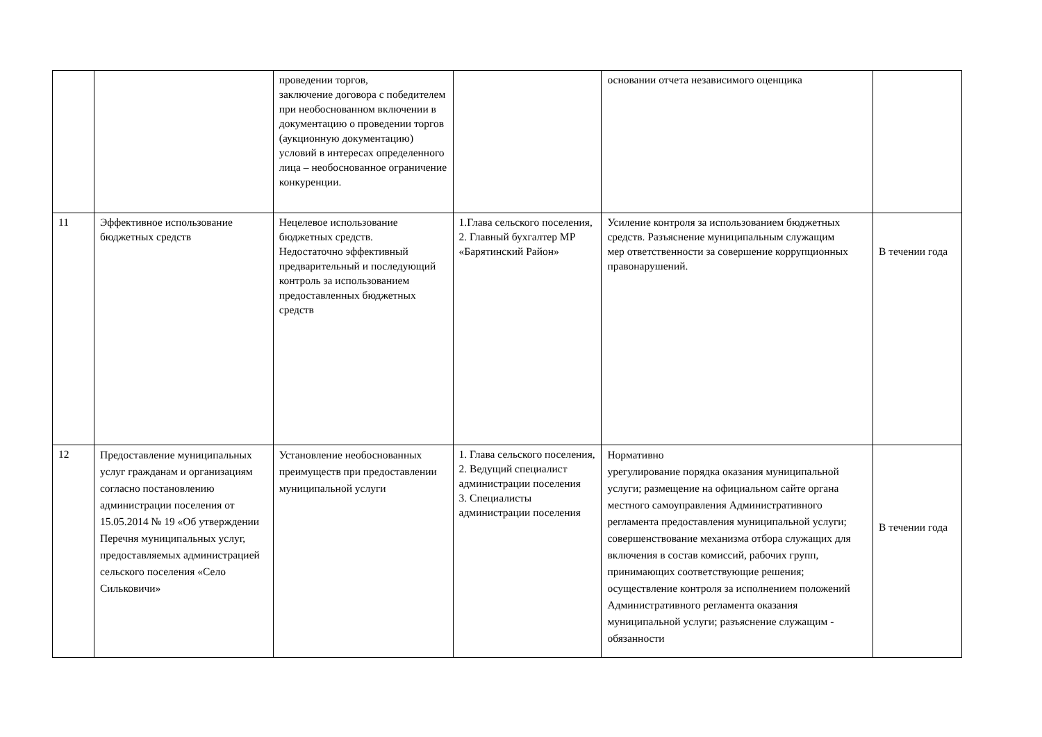| | | проведении торгов, заключение договора с победителем при необоснованном включении в документацию о проведении торгов (аукционную документацию) условий в интересах определенного лица – необоснованное ограничение конкуренции. | | основании отчета независимого оценщика | |
| 11 | Эффективное использование бюджетных средств | Нецелевое использование бюджетных средств. Недостаточно эффективный предварительный и последующий контроль за использованием предоставленных бюджетных средств | 1.Глава сельского поселения, 2. Главный бухгалтер МР «Барятинский Район» | Усиление контроля за использованием бюджетных средств. Разъяснение муниципальным служащим мер ответственности за совершение коррупционных правонарушений. | В течении года |
| 12 | Предоставление муниципальных услуг гражданам и организациям согласно постановлению администрации поселения от 15.05.2014 № 19 «Об утверждении Перечня муниципальных услуг, предоставляемых администрацией сельского поселения «Село Сильковичи» | Установление необоснованных преимуществ при предоставлении муниципальной услуги | 1. Глава сельского поселения, 2. Ведущий специалист администрации поселения 3. Специалисты администрации поселения | Нормативно урегулирование порядка оказания муниципальной услуги; размещение на официальном сайте органа местного самоуправления Административного регламента предоставления муниципальной услуги; совершенствование механизма отбора служащих для включения в состав комиссий, рабочих групп, принимающих соответствующие решения; осуществление контроля за исполнением положений Административного регламента оказания муниципальной услуги; разъяснение служащим - обязанности | В течении года |